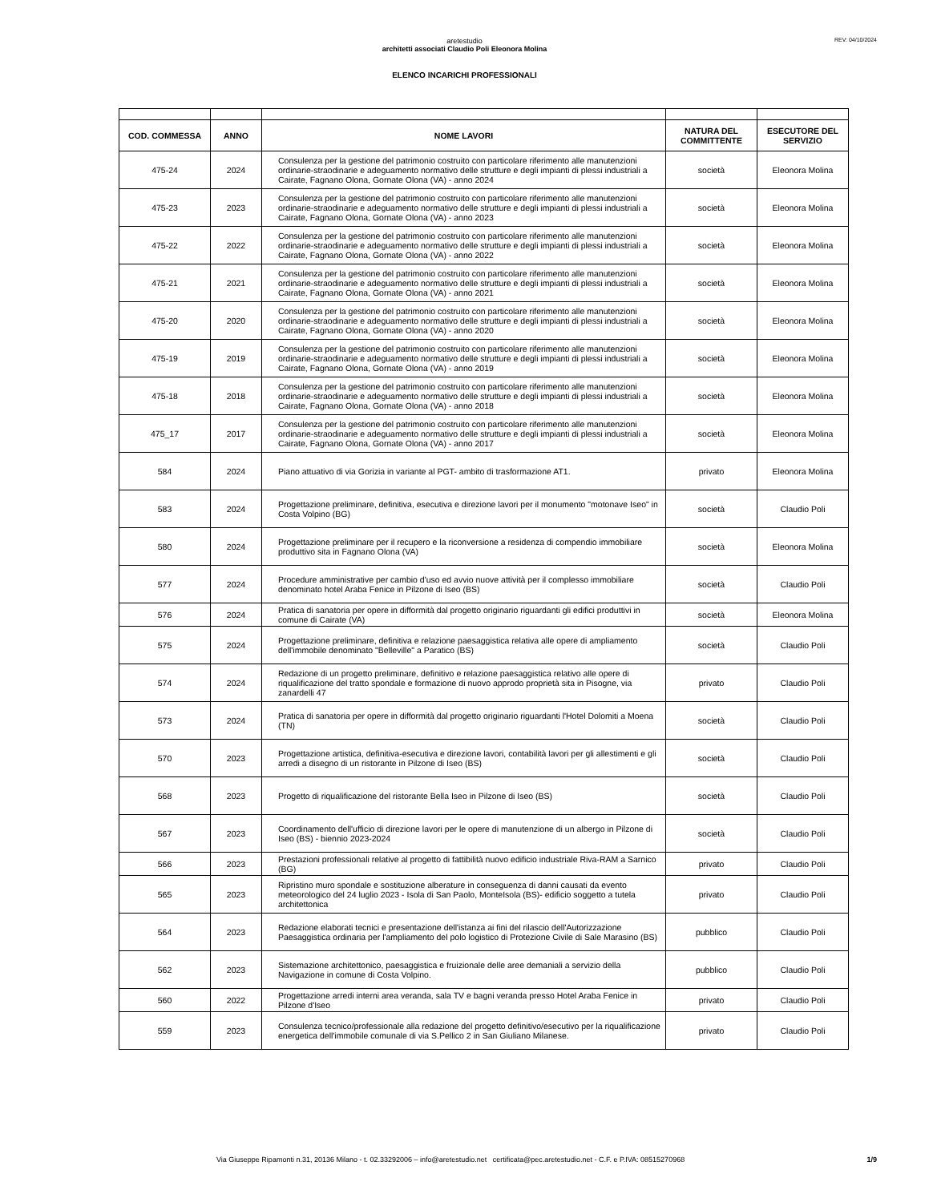REV: 04/10/2024
aretestudio
architetti associati Claudio Poli Eleonora Molina
ELENCO INCARICHI PROFESSIONALI
| COD. COMMESSA | ANNO | NOME LAVORI | NATURA DEL COMMITTENTE | ESECUTORE DEL SERVIZIO |
| --- | --- | --- | --- | --- |
| 475-24 | 2024 | Consulenza per la gestione del patrimonio costruito con particolare riferimento alle manutenzioni ordinarie-straodinarie e adeguamento normativo delle strutture e degli impianti di plessi industriali a Cairate, Fagnano Olona, Gornate Olona (VA) - anno 2024 | società | Eleonora Molina |
| 475-23 | 2023 | Consulenza per la gestione del patrimonio costruito con particolare riferimento alle manutenzioni ordinarie-straodinarie e adeguamento normativo delle strutture e degli impianti di plessi industriali a Cairate, Fagnano Olona, Gornate Olona (VA) - anno 2023 | società | Eleonora Molina |
| 475-22 | 2022 | Consulenza per la gestione del patrimonio costruito con particolare riferimento alle manutenzioni ordinarie-straodinarie e adeguamento normativo delle strutture e degli impianti di plessi industriali a Cairate, Fagnano Olona, Gornate Olona (VA) - anno 2022 | società | Eleonora Molina |
| 475-21 | 2021 | Consulenza per la gestione del patrimonio costruito con particolare riferimento alle manutenzioni ordinarie-straodinarie e adeguamento normativo delle strutture e degli impianti di plessi industriali a Cairate, Fagnano Olona, Gornate Olona (VA) - anno 2021 | società | Eleonora Molina |
| 475-20 | 2020 | Consulenza per la gestione del patrimonio costruito con particolare riferimento alle manutenzioni ordinarie-straodinarie e adeguamento normativo delle strutture e degli impianti di plessi industriali a Cairate, Fagnano Olona, Gornate Olona (VA) - anno 2020 | società | Eleonora Molina |
| 475-19 | 2019 | Consulenza per la gestione del patrimonio costruito con particolare riferimento alle manutenzioni ordinarie-straodinarie e adeguamento normativo delle strutture e degli impianti di plessi industriali a Cairate, Fagnano Olona, Gornate Olona (VA) - anno 2019 | società | Eleonora Molina |
| 475-18 | 2018 | Consulenza per la gestione del patrimonio costruito con particolare riferimento alle manutenzioni ordinarie-straodinarie e adeguamento normativo delle strutture e degli impianti di plessi industriali a Cairate, Fagnano Olona, Gornate Olona (VA) - anno 2018 | società | Eleonora Molina |
| 475_17 | 2017 | Consulenza per la gestione del patrimonio costruito con particolare riferimento alle manutenzioni ordinarie-straodinarie e adeguamento normativo delle strutture e degli impianti di plessi industriali a Cairate, Fagnano Olona, Gornate Olona (VA) - anno 2017 | società | Eleonora Molina |
| 584 | 2024 | Piano attuativo di via Gorizia in variante al PGT- ambito di trasformazione AT1. | privato | Eleonora Molina |
| 583 | 2024 | Progettazione preliminare, definitiva, esecutiva e direzione lavori per il monumento "motonave Iseo" in Costa Volpino (BG) | società | Claudio Poli |
| 580 | 2024 | Progettazione preliminare per il recupero e la riconversione a residenza di compendio immobiliare produttivo sita in Fagnano Olona (VA) | società | Eleonora Molina |
| 577 | 2024 | Procedure amministrative per cambio d'uso ed avvio nuove attività per il complesso immobiliare denominato hotel Araba Fenice in Pilzone di Iseo (BS) | società | Claudio Poli |
| 576 | 2024 | Pratica di sanatoria per opere in difformità dal progetto originario riguardanti gli edifici produttivi in comune di Cairate (VA) | società | Eleonora Molina |
| 575 | 2024 | Progettazione preliminare, definitiva e relazione paesaggistica relativa alle opere di ampliamento dell'immobile denominato "Belleville" a Paratico (BS) | società | Claudio Poli |
| 574 | 2024 | Redazione di un progetto preliminare, definitivo e relazione paesaggistica relativo alle opere di riqualificazione del tratto spondale e formazione di nuovo approdo proprietà sita in Pisogne, via zanardelli 47 | privato | Claudio Poli |
| 573 | 2024 | Pratica di sanatoria per opere in difformità dal progetto originario riguardanti l'Hotel Dolomiti a Moena (TN) | società | Claudio Poli |
| 570 | 2023 | Progettazione artistica, definitiva-esecutiva e direzione lavori, contabilità lavori per gli allestimenti e gli arredi a disegno di un ristorante in Pilzone di Iseo (BS) | società | Claudio Poli |
| 568 | 2023 | Progetto di riqualificazione del ristorante Bella Iseo in Pilzone di Iseo (BS) | società | Claudio Poli |
| 567 | 2023 | Coordinamento dell'ufficio di direzione lavori per le opere di manutenzione di un albergo in Pilzone di Iseo (BS) - biennio 2023-2024 | società | Claudio Poli |
| 566 | 2023 | Prestazioni professionali relative al progetto di fattibilità nuovo edificio industriale Riva-RAM a Sarnico (BG) | privato | Claudio Poli |
| 565 | 2023 | Ripristino muro spondale e sostituzione alberature in conseguenza di danni causati da evento meteorologico del 24 luglio 2023 - Isola di San Paolo, MonteIsola (BS)- edificio soggetto a tutela architettonica | privato | Claudio Poli |
| 564 | 2023 | Redazione elaborati tecnici e presentazione dell'istanza ai fini del rilascio dell'Autorizzazione Paesaggistica ordinaria per l'ampliamento del polo logistico di Protezione Civile di Sale Marasino (BS) | pubblico | Claudio Poli |
| 562 | 2023 | Sistemazione architettonico, paesaggistica e fruizionale delle aree demaniali a servizio della Navigazione in comune di Costa Volpino. | pubblico | Claudio Poli |
| 560 | 2022 | Progettazione arredi interni area veranda, sala TV e bagni veranda presso Hotel Araba Fenice in Pilzone d'Iseo | privato | Claudio Poli |
| 559 | 2023 | Consulenza tecnico/professionale alla redazione del progetto definitivo/esecutivo per la riqualificazione energetica dell'immobile comunale di via S.Pellico 2 in San Giuliano Milanese. | privato | Claudio Poli |
Via Giuseppe Ripamonti n.31, 20136 Milano - t. 02.33292006 – info@aretestudio.net certificata@pec.aretestudio.net - C.F. e P.IVA: 08515270968 1/9